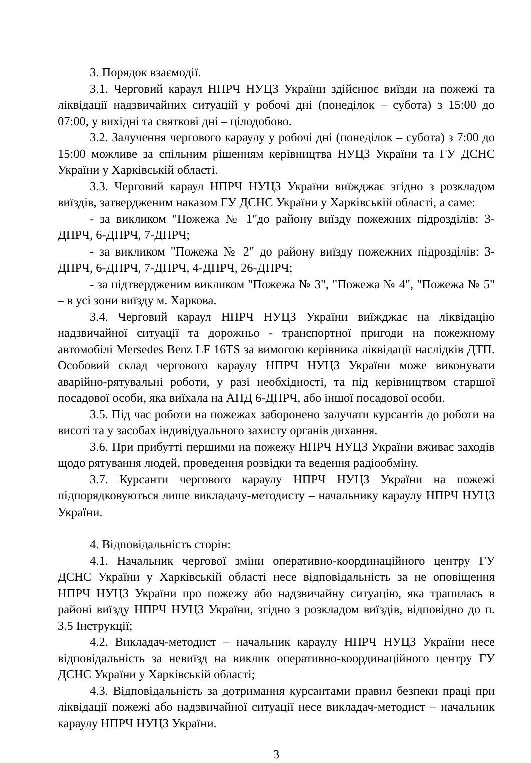3. Порядок взаємодії.
3.1. Черговий караул НПРЧ НУЦЗ України здійснює виїзди на пожежі та ліквідації надзвичайних ситуацій у робочі дні (понеділок – субота) з 15:00 до 07:00, у вихідні та святкові дні – цілодобово.
3.2. Залучення чергового караулу у робочі дні (понеділок – субота) з 7:00 до 15:00 можливе за спільним рішенням керівництва НУЦЗ України та ГУ ДСНС України у Харківській області.
3.3. Черговий караул НПРЧ НУЦЗ України виїжджає згідно з розкладом виїздів, затвердженим наказом ГУ ДСНС України у Харківській області, а саме:
- за викликом "Пожежа № 1"до району виїзду пожежних підрозділів: 3-ДПРЧ, 6-ДПРЧ, 7-ДПРЧ;
- за викликом "Пожежа № 2" до району виїзду пожежних підрозділів: 3-ДПРЧ, 6-ДПРЧ, 7-ДПРЧ, 4-ДПРЧ, 26-ДПРЧ;
- за підтвердженим викликом "Пожежа № 3", "Пожежа № 4", "Пожежа № 5" – в усі зони виїзду м. Харкова.
3.4. Черговий караул НПРЧ НУЦЗ України виїжджає на ліквідацію надзвичайної ситуації та дорожньо - транспортної пригоди на пожежному автомобілі Mersedes Benz LF 16TS за вимогою керівника ліквідації наслідків ДТП. Особовий склад чергового караулу НПРЧ НУЦЗ України може виконувати аварійно-рятувальні роботи, у разі необхідності, та під керівництвом старшої посадової особи, яка виїхала на АПД 6-ДПРЧ, або іншої посадової особи.
3.5. Під час роботи на пожежах заборонено залучати курсантів до роботи на висоті та у засобах індивідуального захисту органів дихання.
3.6. При прибутті першими на пожежу НПРЧ НУЦЗ України вживає заходів щодо рятування людей, проведення розвідки та ведення радіообміну.
3.7. Курсанти чергового караулу НПРЧ НУЦЗ України на пожежі підпорядковуються лише викладачу-методисту – начальнику караулу НПРЧ НУЦЗ України.
4. Відповідальність сторін:
4.1. Начальник чергової зміни оперативно-координаційного центру ГУ ДСНС України у Харківській області несе відповідальність за не оповіщення НПРЧ НУЦЗ України про пожежу або надзвичайну ситуацію, яка трапилась в районі виїзду НПРЧ НУЦЗ України, згідно з розкладом виїздів, відповідно до п. 3.5 Інструкції;
4.2. Викладач-методист – начальник караулу НПРЧ НУЦЗ України несе відповідальність за невиїзд на виклик оперативно-координаційного центру ГУ ДСНС України у Харківській області;
4.3. Відповідальність за дотримання курсантами правил безпеки праці при ліквідації пожежі або надзвичайної ситуації несе викладач-методист – начальник караулу НПРЧ НУЦЗ України.
3